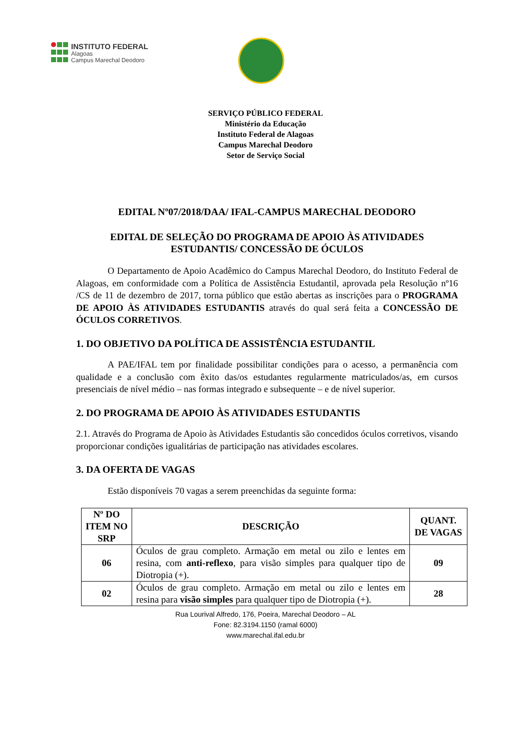INSTITUTO FEDERAL
Alagoas
Campus Marechal Deodoro
SERVIÇO PÚBLICO FEDERAL
Ministério da Educação
Instituto Federal de Alagoas
Campus Marechal Deodoro
Setor de Serviço Social
EDITAL Nº07/2018/DAA/ IFAL-CAMPUS MARECHAL DEODORO
EDITAL DE SELEÇÃO DO PROGRAMA DE APOIO ÀS ATIVIDADES ESTUDANTIS/ CONCESSÃO DE ÓCULOS
O Departamento de Apoio Acadêmico do Campus Marechal Deodoro, do Instituto Federal de Alagoas, em conformidade com a Política de Assistência Estudantil, aprovada pela Resolução nº16 /CS de 11 de dezembro de 2017, torna público que estão abertas as inscrições para o PROGRAMA DE APOIO ÀS ATIVIDADES ESTUDANTIS através do qual será feita a CONCESSÃO DE ÓCULOS CORRETIVOS.
1. DO OBJETIVO DA POLÍTICA DE ASSISTÊNCIA ESTUDANTIL
A PAE/IFAL tem por finalidade possibilitar condições para o acesso, a permanência com qualidade e a conclusão com êxito das/os estudantes regularmente matriculados/as, em cursos presenciais de nível médio – nas formas integrado e subsequente – e de nível superior.
2. DO PROGRAMA DE APOIO ÀS ATIVIDADES ESTUDANTIS
2.1. Através do Programa de Apoio às Atividades Estudantis são concedidos óculos corretivos, visando proporcionar condições igualitárias de participação nas atividades escolares.
3. DA OFERTA DE VAGAS
Estão disponíveis 70 vagas a serem preenchidas da seguinte forma:
| Nº DO ITEM NO SRP | DESCRIÇÃO | QUANT. DE VAGAS |
| --- | --- | --- |
| 06 | Óculos de grau completo. Armação em metal ou zilo e lentes em resina, com anti-reflexo , para visão simples para qualquer tipo de Diotropia (+). | 09 |
| 02 | Óculos de grau completo. Armação em metal ou zilo e lentes em resina para visão simples para qualquer tipo de Diotropia (+). | 28 |
Rua Lourival Alfredo, 176, Poeira, Marechal Deodoro – AL
Fone: 82.3194.1150 (ramal 6000)
www.marechal.ifal.edu.br